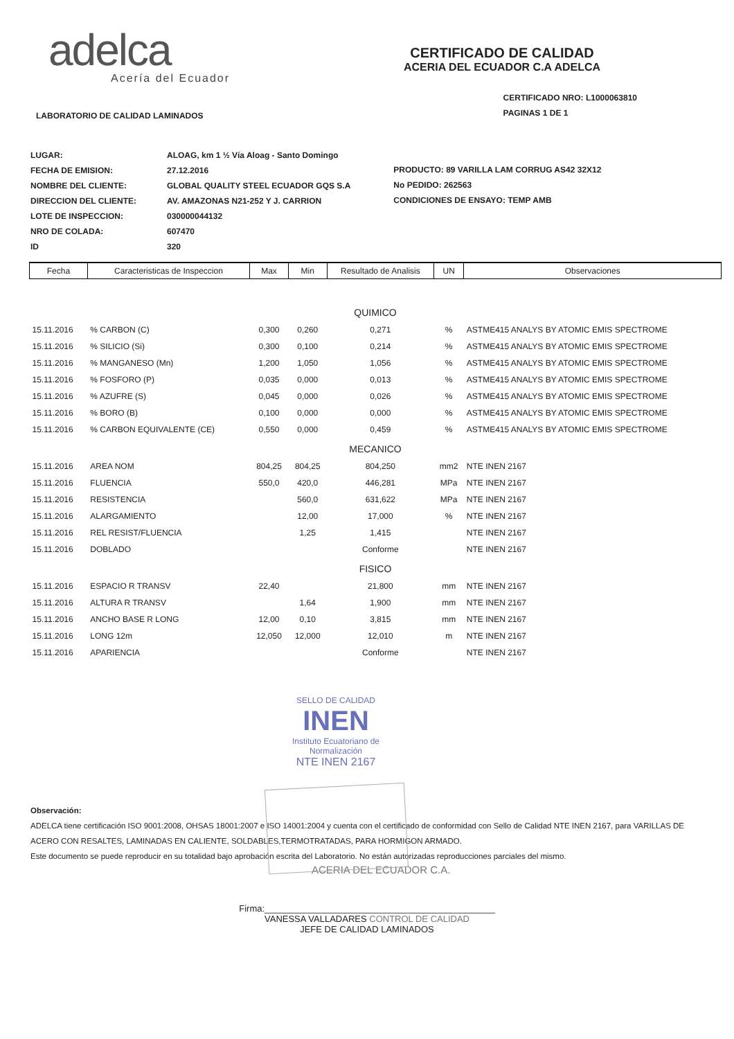adelca
Acería del Ecuador
CERTIFICADO DE CALIDAD
ACERIA DEL ECUADOR C.A ADELCA
LABORATORIO DE CALIDAD LAMINADOS
CERTIFICADO NRO: L1000063810
PAGINAS 1 DE 1
| LUGAR: | ALOAG, km 1 ½ Vía Aloag - Santo Domingo |
| FECHA DE EMISION: | 27.12.2016 |
| NOMBRE DEL CLIENTE: | GLOBAL QUALITY STEEL ECUADOR GQS S.A |
| DIRECCION DEL CLIENTE: | AV. AMAZONAS N21-252 Y J. CARRION |
| LOTE DE INSPECCION: | 030000044132 |
| NRO DE COLADA: | 607470 |
| ID | 320 |
PRODUCTO: 89 VARILLA LAM CORRUG AS42 32X12
No PEDIDO: 262563
CONDICIONES DE ENSAYO: TEMP AMB
| Fecha | Caracteristicas de Inspeccion | Max | Min | Resultado de Analisis | UN | Observaciones |
| --- | --- | --- | --- | --- | --- | --- |
| QUIMICO | | | | | | |
| 15.11.2016 | % CARBON (C) | 0,300 | 0,260 | 0,271 | % | ASTME415 ANALYS BY ATOMIC EMIS SPECTROME |
| 15.11.2016 | % SILICIO (Si) | 0,300 | 0,100 | 0,214 | % | ASTME415 ANALYS BY ATOMIC EMIS SPECTROME |
| 15.11.2016 | % MANGANESO (Mn) | 1,200 | 1,050 | 1,056 | % | ASTME415 ANALYS BY ATOMIC EMIS SPECTROME |
| 15.11.2016 | % FOSFORO (P) | 0,035 | 0,000 | 0,013 | % | ASTME415 ANALYS BY ATOMIC EMIS SPECTROME |
| 15.11.2016 | % AZUFRE (S) | 0,045 | 0,000 | 0,026 | % | ASTME415 ANALYS BY ATOMIC EMIS SPECTROME |
| 15.11.2016 | % BORO (B) | 0,100 | 0,000 | 0,000 | % | ASTME415 ANALYS BY ATOMIC EMIS SPECTROME |
| 15.11.2016 | % CARBON EQUIVALENTE (CE) | 0,550 | 0,000 | 0,459 | % | ASTME415 ANALYS BY ATOMIC EMIS SPECTROME |
| MECANICO | | | | | | |
| 15.11.2016 | AREA NOM | 804,25 | 804,25 | 804,250 | mm2 | NTE INEN 2167 |
| 15.11.2016 | FLUENCIA | 550,0 | 420,0 | 446,281 | MPa | NTE INEN 2167 |
| 15.11.2016 | RESISTENCIA | | 560,0 | 631,622 | MPa | NTE INEN 2167 |
| 15.11.2016 | ALARGAMIENTO | | 12,00 | 17,000 | % | NTE INEN 2167 |
| 15.11.2016 | REL RESIST/FLUENCIA | | 1,25 | 1,415 | | NTE INEN 2167 |
| 15.11.2016 | DOBLADO | | | Conforme | | NTE INEN 2167 |
| FISICO | | | | | | |
| 15.11.2016 | ESPACIO R TRANSV | 22,40 | | 21,800 | mm | NTE INEN 2167 |
| 15.11.2016 | ALTURA R TRANSV | | 1,64 | 1,900 | mm | NTE INEN 2167 |
| 15.11.2016 | ANCHO BASE R LONG | 12,00 | 0,10 | 3,815 | mm | NTE INEN 2167 |
| 15.11.2016 | LONG 12m | 12,050 | 12,000 | 12,010 | m | NTE INEN 2167 |
| 15.11.2016 | APARIENCIA | | | Conforme | | NTE INEN 2167 |
SELLO DE CALIDAD
INEN
Instituto Ecuatoriano de Normalización
NTE INEN 2167
Observación:
ADELCA tiene certificación ISO 9001:2008, OHSAS 18001:2007 e ISO 14001:2004 y cuenta con el certificado de conformidad con Sello de Calidad NTE INEN 2167, para VARILLAS DE ACERO CON RESALTES, LAMINADAS EN CALIENTE, SOLDABLES,TERMOTRATADAS, PARA HORMIGON ARMADO.
Este documento se puede reproducir en su totalidad bajo aprobación escrita del Laboratorio. No están autorizadas reproducciones parciales del mismo.
ACERIA DEL ECUADOR C.A.
Firma:______________________________________________
VANESSA VALLADARES CONTROL DE CALIDAD
JEFE DE CALIDAD LAMINADOS